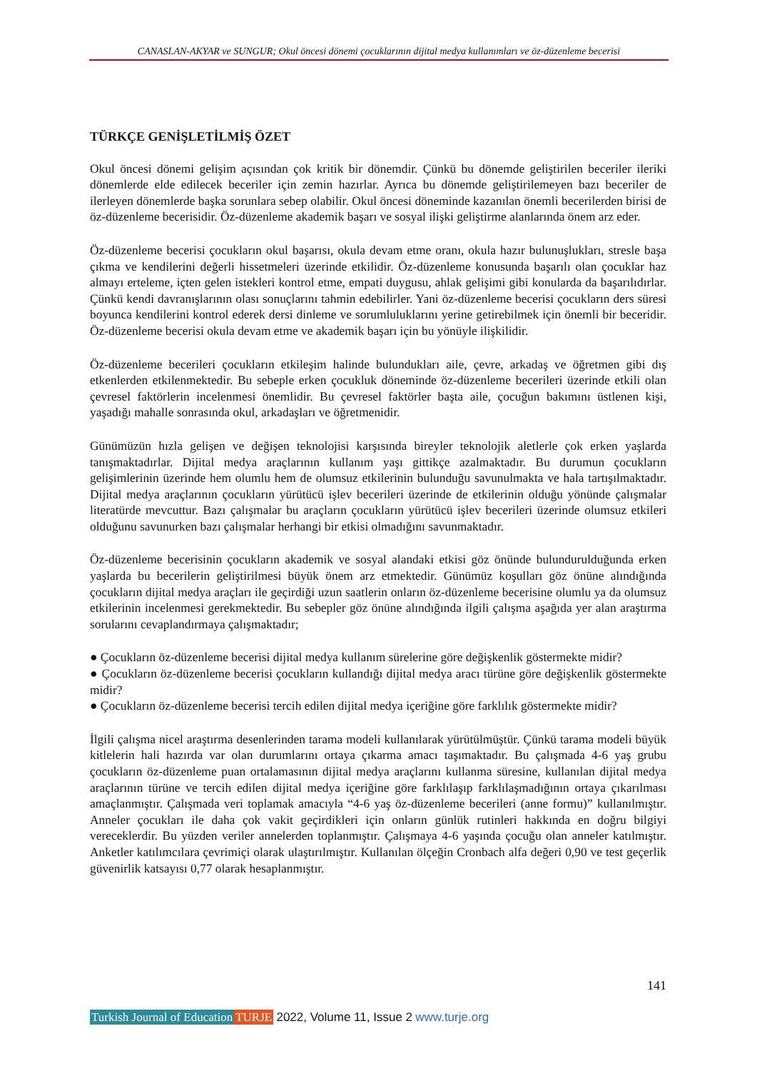CANASLAN-AKYAR ve SUNGUR; Okul öncesi dönemi çocuklarının dijital medya kullanımları ve öz-düzenleme becerisi
TÜRKÇE GENİŞLETİLMİŞ ÖZET
Okul öncesi dönemi gelişim açısından çok kritik bir dönemdir. Çünkü bu dönemde geliştirilen beceriler ileriki dönemlerde elde edilecek beceriler için zemin hazırlar. Ayrıca bu dönemde geliştirilemeyen bazı beceriler de ilerleyen dönemlerde başka sorunlara sebep olabilir. Okul öncesi döneminde kazanılan önemli becerilerden birisi de öz-düzenleme becerisidir. Öz-düzenleme akademik başarı ve sosyal ilişki geliştirme alanlarında önem arz eder.
Öz-düzenleme becerisi çocukların okul başarısı, okula devam etme oranı, okula hazır bulunuşlukları, stresle başa çıkma ve kendilerini değerli hissetmeleri üzerinde etkilidir. Öz-düzenleme konusunda başarılı olan çocuklar haz almayı erteleme, içten gelen istekleri kontrol etme, empati duygusu, ahlak gelişimi gibi konularda da başarılıdırlar. Çünkü kendi davranışlarının olası sonuçlarını tahmin edebilirler. Yani öz-düzenleme becerisi çocukların ders süresi boyunca kendilerini kontrol ederek dersi dinleme ve sorumluluklarını yerine getirebilmek için önemli bir beceridir. Öz-düzenleme becerisi okula devam etme ve akademik başarı için bu yönüyle ilişkilidir.
Öz-düzenleme becerileri çocukların etkileşim halinde bulundukları aile, çevre, arkadaş ve öğretmen gibi dış etkenlerden etkilenmektedir. Bu sebeple erken çocukluk döneminde öz-düzenleme becerileri üzerinde etkili olan çevresel faktörlerin incelenmesi önemlidir. Bu çevresel faktörler başta aile, çocuğun bakımını üstlenen kişi, yaşadığı mahalle sonrasında okul, arkadaşları ve öğretmenidir.
Günümüzün hızla gelişen ve değişen teknolojisi karşısında bireyler teknolojik aletlerle çok erken yaşlarda tanışmaktadırlar. Dijital medya araçlarının kullanım yaşı gittikçe azalmaktadır. Bu durumun çocukların gelişimlerinin üzerinde hem olumlu hem de olumsuz etkilerinin bulunduğu savunulmakta ve hala tartışılmaktadır. Dijital medya araçlarının çocukların yürütücü işlev becerileri üzerinde de etkilerinin olduğu yönünde çalışmalar literatürde mevcuttur. Bazı çalışmalar bu araçların çocukların yürütücü işlev becerileri üzerinde olumsuz etkileri olduğunu savunurken bazı çalışmalar herhangi bir etkisi olmadığını savunmaktadır.
Öz-düzenleme becerisinin çocukların akademik ve sosyal alandaki etkisi göz önünde bulundurulduğunda erken yaşlarda bu becerilerin geliştirilmesi büyük önem arz etmektedir. Günümüz koşulları göz önüne alındığında çocukların dijital medya araçları ile geçirdiği uzun saatlerin onların öz-düzenleme becerisine olumlu ya da olumsuz etkilerinin incelenmesi gerekmektedir. Bu sebepler göz önüne alındığında ilgili çalışma aşağıda yer alan araştırma sorularını cevaplandırmaya çalışmaktadır;
● Çocukların öz-düzenleme becerisi dijital medya kullanım sürelerine göre değişkenlik göstermekte midir?
● Çocukların öz-düzenleme becerisi çocukların kullandığı dijital medya aracı türüne göre değişkenlik göstermekte midir?
● Çocukların öz-düzenleme becerisi tercih edilen dijital medya içeriğine göre farklılık göstermekte midir?
İlgili çalışma nicel araştırma desenlerinden tarama modeli kullanılarak yürütülmüştür. Çünkü tarama modeli büyük kitlelerin hali hazırda var olan durumlarını ortaya çıkarma amacı taşımaktadır. Bu çalışmada 4-6 yaş grubu çocukların öz-düzenleme puan ortalamasının dijital medya araçlarını kullanma süresine, kullanılan dijital medya araçlarının türüne ve tercih edilen dijital medya içeriğine göre farklılaşıp farklılaşmadığının ortaya çıkarılması amaçlanmıştır. Çalışmada veri toplamak amacıyla “4-6 yaş öz-düzenleme becerileri (anne formu)” kullanılmıştır. Anneler çocukları ile daha çok vakit geçirdikleri için onların günlük rutinleri hakkında en doğru bilgiyi vereceklerdir. Bu yüzden veriler annelerden toplanmıştır. Çalışmaya 4-6 yaşında çocuğu olan anneler katılmıştır. Anketler katılımcılara çevrimiçi olarak ulaştırılmıştır. Kullanılan ölçeğin Cronbach alfa değeri 0,90 ve test geçerlik güvenirlik katsayısı 0,77 olarak hesaplanmıştır.
141
Turkish Journal of Education TURJE 2022, Volume 11, Issue 2 www.turje.org